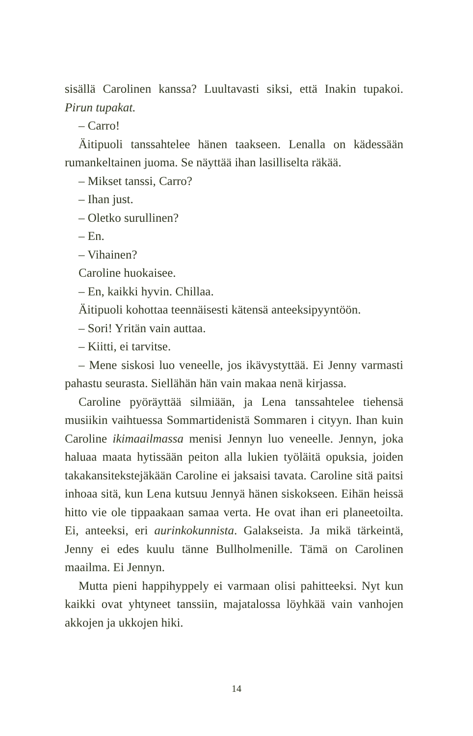sisällä Carolinen kanssa? Luultavasti siksi, että Inakin tupakoi. Pirun tupakat.
– Carro!
Äitipuoli tanssahtelee hänen taakseen. Lenalla on kädessään rumankeltainen juoma. Se näyttää ihan lasilliselta räkää.
– Mikset tanssi, Carro?
– Ihan just.
– Oletko surullinen?
– En.
– Vihainen?
Caroline huokaisee.
– En, kaikki hyvin. Chillaa.
Äitipuoli kohottaa teennäisesti kätensä anteeksipyyntöön.
– Sori! Yritän vain auttaa.
– Kiitti, ei tarvitse.
– Mene siskosi luo veneelle, jos ikävystyttää. Ei Jenny varmasti pahastu seurasta. Siellähän hän vain makaa nenä kirjassa.
Caroline pyöräyttää silmiään, ja Lena tanssahtelee tiehensä musiikin vaihtuessa Sommartidenistä Sommaren i cityyn. Ihan kuin Caroline ikimaailmassa menisi Jennyn luo veneelle. Jennyn, joka haluaa maata hytissään peiton alla lukien työläitä opuksia, joiden takakansitekstejäkään Caroline ei jaksaisi tavata. Caroline sitä paitsi inhoaa sitä, kun Lena kutsuu Jennyä hänen siskokseen. Eihän heissä hitto vie ole tippaakaan samaa verta. He ovat ihan eri planeetoilta. Ei, anteeksi, eri aurinkokunnista. Galakseista. Ja mikä tärkeintä, Jenny ei edes kuulu tänne Bullholmenille. Tämä on Carolinen maailma. Ei Jennyn.
Mutta pieni happihyppely ei varmaan olisi pahitteeksi. Nyt kun kaikki ovat yhtyneet tanssiin, majatalossa löyhkää vain vanhojen akkojen ja ukkojen hiki.
14